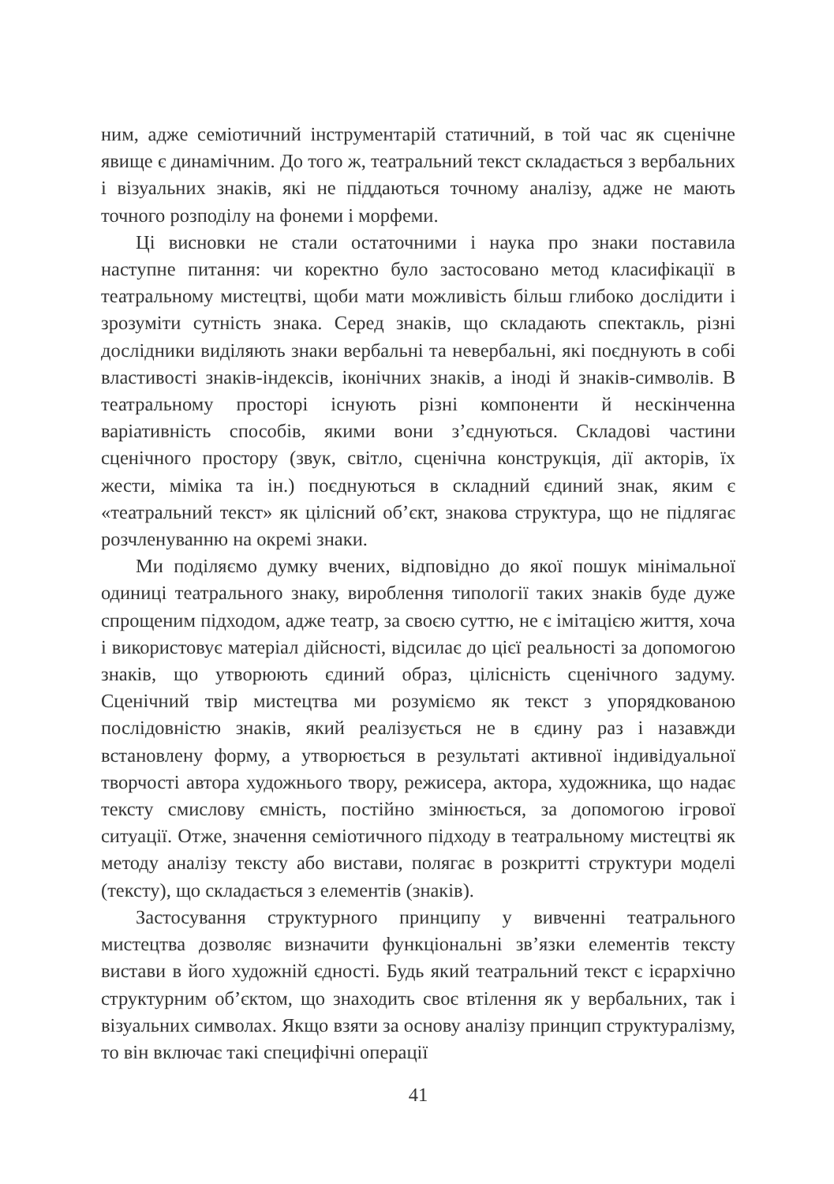ним, адже семіотичний інструментарій статичний, в той час як сценічне явище є динамічним. До того ж, театральний текст складається з вербальних і візуальних знаків, які не піддаються точному аналізу, адже не мають точного розподілу на фонеми і морфеми.
Ці висновки не стали остаточними і наука про знаки поставила наступне питання: чи коректно було застосовано метод класифікації в театральному мистецтві, щоби мати можливість більш глибоко дослідити і зрозуміти сутність знака. Серед знаків, що складають спектакль, різні дослідники виділяють знаки вербальні та невербальні, які поєднують в собі властивості знаків-індексів, іконічних знаків, а іноді й знаків-символів. В театральному просторі існують різні компоненти й нескінченна варіативність способів, якими вони з’єднуються. Складові частини сценічного простору (звук, світло, сценічна конструкція, дії акторів, їх жести, міміка та ін.) поєднуються в складний єдиний знак, яким є «театральний текст» як цілісний об’єкт, знакова структура, що не підлягає розчленуванню на окремі знаки.
Ми поділяємо думку вчених, відповідно до якої пошук мінімальної одиниці театрального знаку, вироблення типології таких знаків буде дуже спрощеним підходом, адже театр, за своєю суттю, не є імітацією життя, хоча і використовує матеріал дійсності, відсилає до цієї реальності за допомогою знаків, що утворюють єдиний образ, цілісність сценічного задуму. Сценічний твір мистецтва ми розуміємо як текст з упорядкованою послідовністю знаків, який реалізується не в єдину раз і назавжди встановлену форму, а утворюється в результаті активної індивідуальної творчості автора художнього твору, режисера, актора, художника, що надає тексту смислову ємність, постійно змінюється, за допомогою ігрової ситуації. Отже, значення семіотичного підходу в театральному мистецтві як методу аналізу тексту або вистави, полягає в розкритті структури моделі (тексту), що складається з елементів (знаків).
Застосування структурного принципу у вивченні театрального мистецтва дозволяє визначити функціональні зв’язки елементів тексту вистави в його художній єдності. Будь який театральний текст є ієрархічно структурним об’єктом, що знаходить своє втілення як у вербальних, так і візуальних символах. Якщо взяти за основу аналізу принцип структуралізму, то він включає такі специфічні операції
41